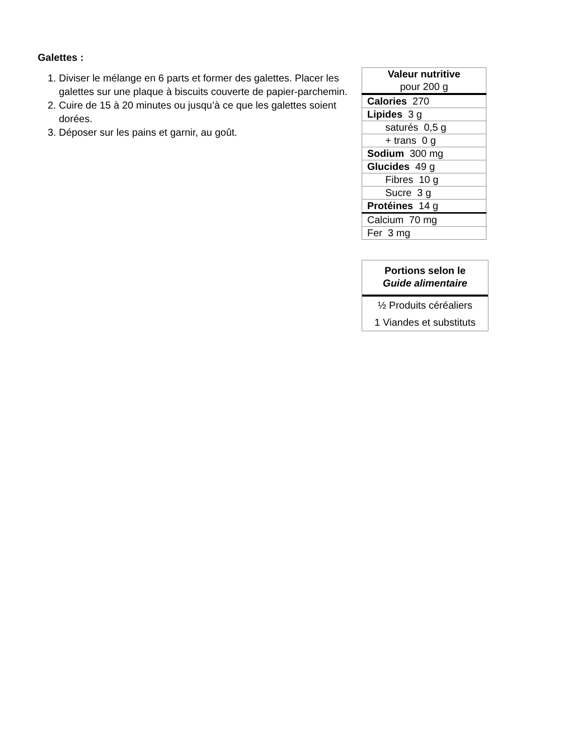Galettes :
1. Diviser le mélange en 6 parts et former des galettes. Placer les galettes sur une plaque à biscuits couverte de papier-parchemin.
2. Cuire de 15 à 20 minutes ou jusqu’à ce que les galettes soient dorées.
3. Déposer sur les pains et garnir, au goût.
| Valeur nutritive pour 200 g |
| Calories 270 |
| Lipides 3 g |
| saturés 0,5 g |
| + trans 0 g |
| Sodium 300 mg |
| Glucides 49 g |
| Fibres 10 g |
| Sucre 3 g |
| Protéines 14 g |
| Calcium 70 mg |
| Fer 3 mg |
Portions selon le
Guide alimentaire
½ Produits céréaliers
1 Viandes et substituts